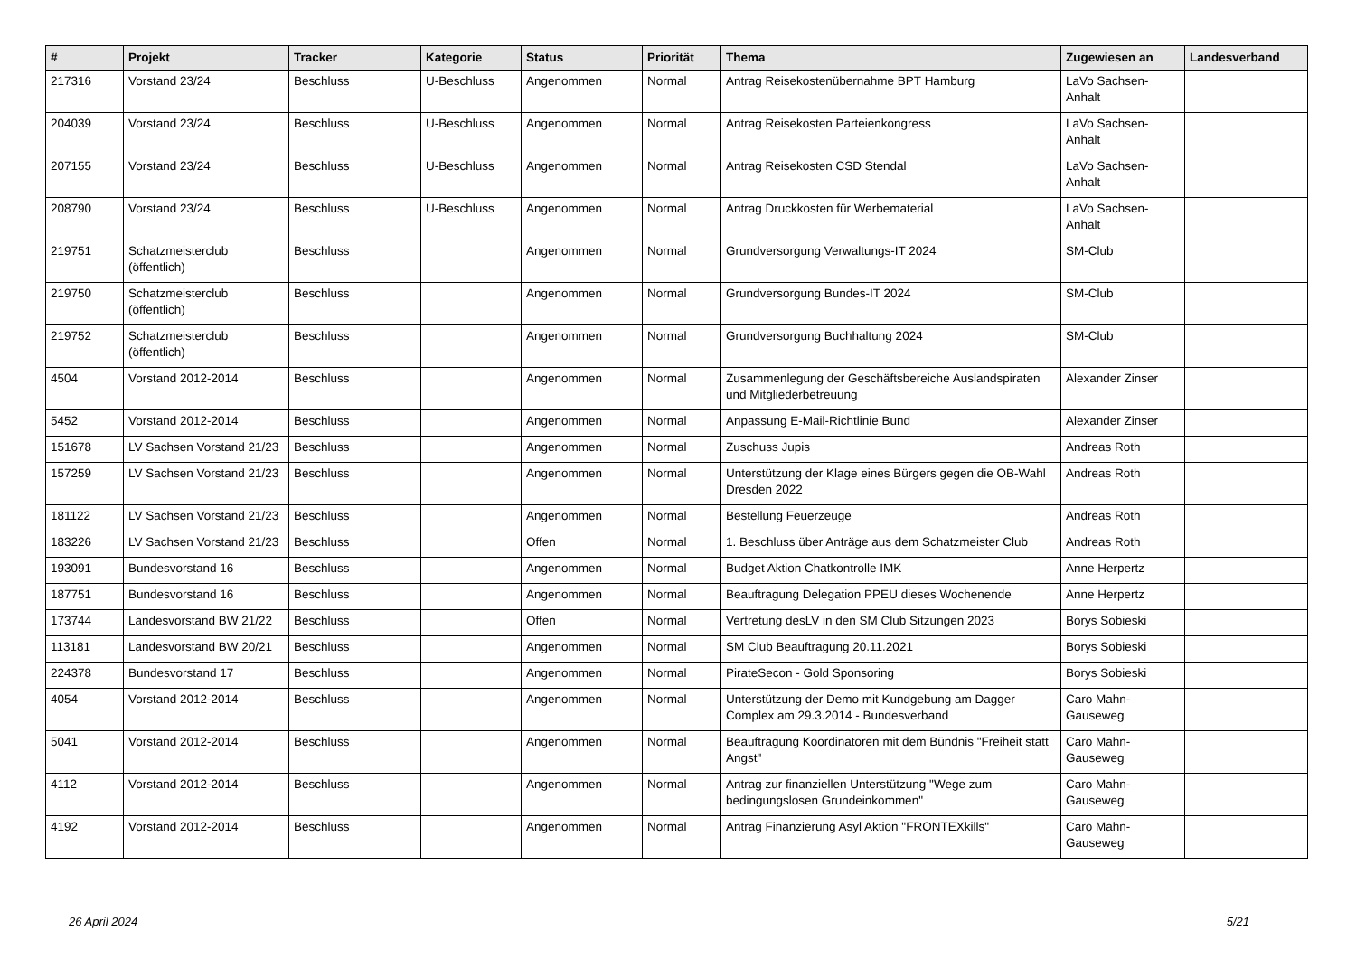| # | Projekt | Tracker | Kategorie | Status | Priorität | Thema | Zugewiesen an | Landesverband |
| --- | --- | --- | --- | --- | --- | --- | --- | --- |
| 217316 | Vorstand 23/24 | Beschluss | U-Beschluss | Angenommen | Normal | Antrag Reisekostenübernahme BPT Hamburg | LaVo Sachsen-Anhalt | |
| 204039 | Vorstand 23/24 | Beschluss | U-Beschluss | Angenommen | Normal | Antrag Reisekosten Parteienkongress | LaVo Sachsen-Anhalt | |
| 207155 | Vorstand 23/24 | Beschluss | U-Beschluss | Angenommen | Normal | Antrag Reisekosten CSD Stendal | LaVo Sachsen-Anhalt | |
| 208790 | Vorstand 23/24 | Beschluss | U-Beschluss | Angenommen | Normal | Antrag Druckkosten für Werbematerial | LaVo Sachsen-Anhalt | |
| 219751 | Schatzmeisterclub (öffentlich) | Beschluss | | Angenommen | Normal | Grundversorgung Verwaltungs-IT 2024 | SM-Club | |
| 219750 | Schatzmeisterclub (öffentlich) | Beschluss | | Angenommen | Normal | Grundversorgung Bundes-IT 2024 | SM-Club | |
| 219752 | Schatzmeisterclub (öffentlich) | Beschluss | | Angenommen | Normal | Grundversorgung Buchhaltung 2024 | SM-Club | |
| 4504 | Vorstand 2012-2014 | Beschluss | | Angenommen | Normal | Zusammenlegung der Geschäftsbereiche Auslandspiraten und Mitgliederbetreuung | Alexander Zinser | |
| 5452 | Vorstand 2012-2014 | Beschluss | | Angenommen | Normal | Anpassung E-Mail-Richtlinie Bund | Alexander Zinser | |
| 151678 | LV Sachsen Vorstand 21/23 | Beschluss | | Angenommen | Normal | Zuschuss Jupis | Andreas Roth | |
| 157259 | LV Sachsen Vorstand 21/23 | Beschluss | | Angenommen | Normal | Unterstützung der Klage eines Bürgers gegen die OB-Wahl Dresden 2022 | Andreas Roth | |
| 181122 | LV Sachsen Vorstand 21/23 | Beschluss | | Angenommen | Normal | Bestellung Feuerzeuge | Andreas Roth | |
| 183226 | LV Sachsen Vorstand 21/23 | Beschluss | | Offen | Normal | 1. Beschluss über Anträge aus dem Schatzmeister Club | Andreas Roth | |
| 193091 | Bundesvorstand 16 | Beschluss | | Angenommen | Normal | Budget Aktion Chatkontrolle IMK | Anne Herpertz | |
| 187751 | Bundesvorstand 16 | Beschluss | | Angenommen | Normal | Beauftragung Delegation PPEU dieses Wochenende | Anne Herpertz | |
| 173744 | Landesvorstand BW 21/22 | Beschluss | | Offen | Normal | Vertretung desLV in den SM Club Sitzungen 2023 | Borys Sobieski | |
| 113181 | Landesvorstand BW 20/21 | Beschluss | | Angenommen | Normal | SM Club Beauftragung 20.11.2021 | Borys Sobieski | |
| 224378 | Bundesvorstand 17 | Beschluss | | Angenommen | Normal | PirateSecon - Gold Sponsoring | Borys Sobieski | |
| 4054 | Vorstand 2012-2014 | Beschluss | | Angenommen | Normal | Unterstützung der Demo mit Kundgebung am Dagger Complex am 29.3.2014 - Bundesverband | Caro Mahn-Gauseweg | |
| 5041 | Vorstand 2012-2014 | Beschluss | | Angenommen | Normal | Beauftragung Koordinatoren mit dem Bündnis "Freiheit statt Angst" | Caro Mahn-Gauseweg | |
| 4112 | Vorstand 2012-2014 | Beschluss | | Angenommen | Normal | Antrag zur finanziellen Unterstützung "Wege zum bedingungslosen Grundeinkommen" | Caro Mahn-Gauseweg | |
| 4192 | Vorstand 2012-2014 | Beschluss | | Angenommen | Normal | Antrag Finanzierung Asyl Aktion "FRONTEXkills" | Caro Mahn-Gauseweg | |
26 April 2024 5/21